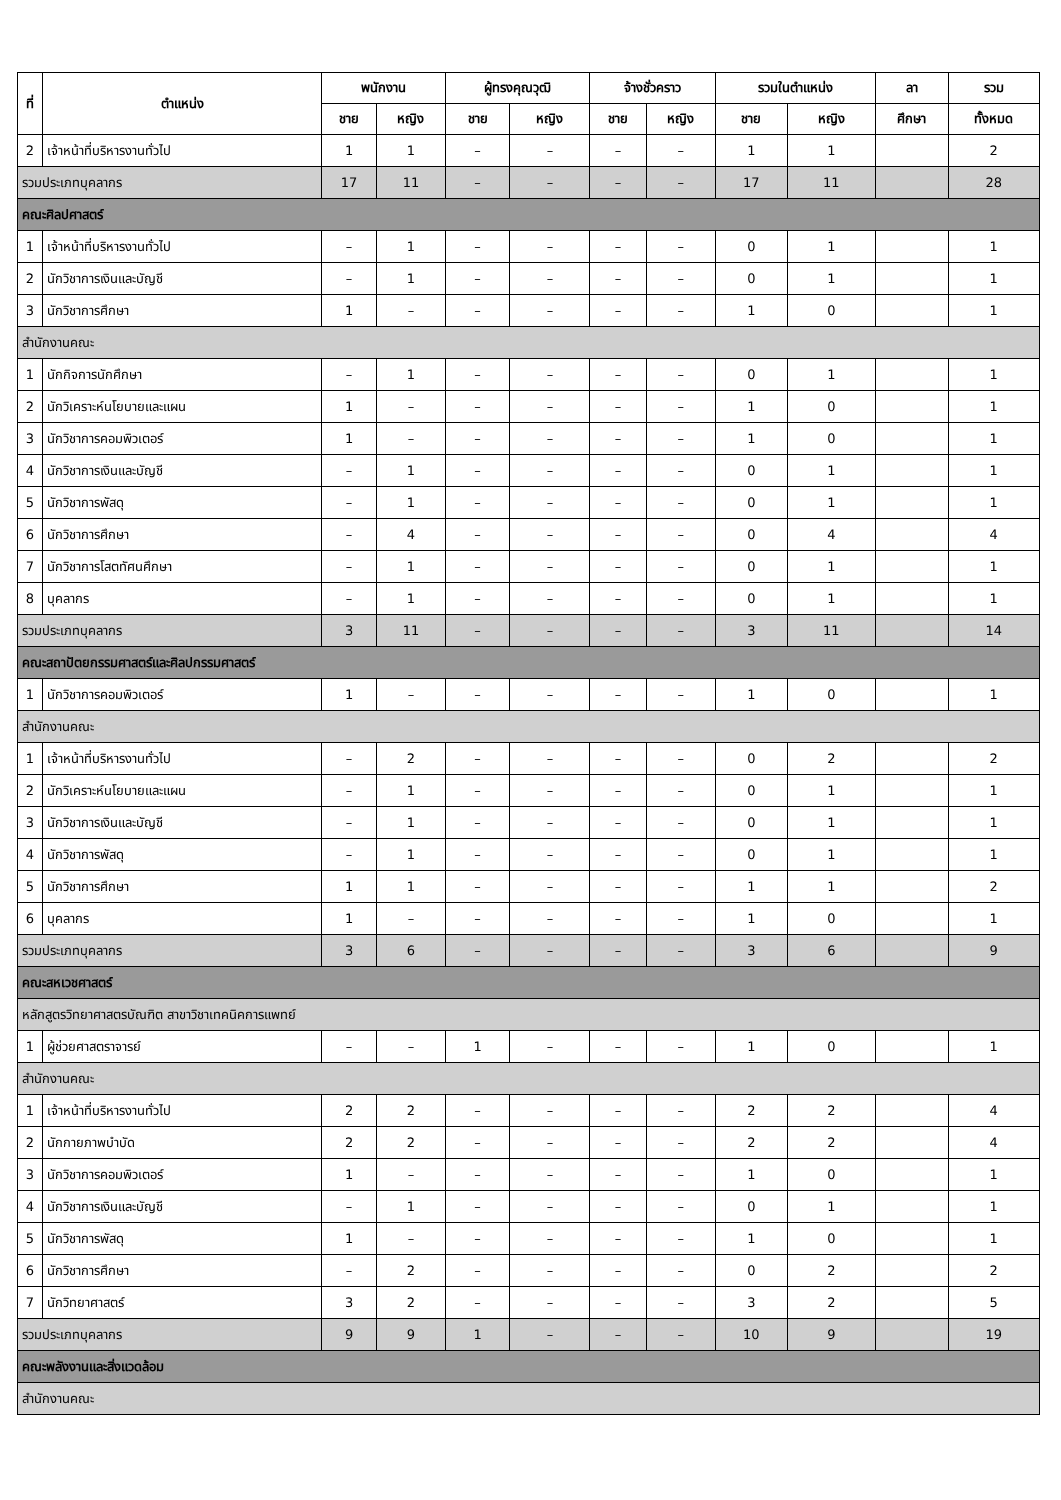| ที่ | ตำแหน่ง | พนักงาน | | ผู้ทรงคุณวุฒิ | | จ้างชั่วคราว | | รวมในตำแหน่ง | | ลา | รวม |
| --- | --- | --- | --- | --- | --- | --- | --- | --- | --- | --- | --- |
| | | ชาย | หญิง | ชาย | หญิง | ชาย | หญิง | ชาย | หญิง | ศึกษา | ทั้งหมด |
| 2 | เจ้าหน้าที่บริหารงานทั่วไป | 1 | 1 | – | – | – | – | 1 | 1 | | 2 |
| รวมประเภทบุคลากร | | 17 | 11 | – | – | – | – | 17 | 11 | | 28 |
| คณะศิลปศาสตร์ | | | | | | | | | | | |
| 1 | เจ้าหน้าที่บริหารงานทั่วไป | – | 1 | – | – | – | – | 0 | 1 | | 1 |
| 2 | นักวิชาการเงินและบัญชี | – | 1 | – | – | – | – | 0 | 1 | | 1 |
| 3 | นักวิชาการศึกษา | 1 | – | – | – | – | – | 1 | 0 | | 1 |
| สำนักงานคณะ | | | | | | | | | | | |
| 1 | นักกิจการนักศึกษา | – | 1 | – | – | – | – | 0 | 1 | | 1 |
| 2 | นักวิเคราะห์นโยบายและแผน | 1 | – | – | – | – | – | 1 | 0 | | 1 |
| 3 | นักวิชาการคอมพิวเตอร์ | 1 | – | – | – | – | – | 1 | 0 | | 1 |
| 4 | นักวิชาการเงินและบัญชี | – | 1 | – | – | – | – | 0 | 1 | | 1 |
| 5 | นักวิชาการพัสดุ | – | 1 | – | – | – | – | 0 | 1 | | 1 |
| 6 | นักวิชาการศึกษา | – | 4 | – | – | – | – | 0 | 4 | | 4 |
| 7 | นักวิชาการโสตทัศนศึกษา | – | 1 | – | – | – | – | 0 | 1 | | 1 |
| 8 | บุคลากร | – | 1 | – | – | – | – | 0 | 1 | | 1 |
| รวมประเภทบุคลากร | | 3 | 11 | – | – | – | – | 3 | 11 | | 14 |
| คณะสถาปัตยกรรมศาสตร์และศิลปกรรมศาสตร์ | | | | | | | | | | | |
| 1 | นักวิชาการคอมพิวเตอร์ | 1 | – | – | – | – | – | 1 | 0 | | 1 |
| สำนักงานคณะ | | | | | | | | | | | |
| 1 | เจ้าหน้าที่บริหารงานทั่วไป | – | 2 | – | – | – | – | 0 | 2 | | 2 |
| 2 | นักวิเคราะห์นโยบายและแผน | – | 1 | – | – | – | – | 0 | 1 | | 1 |
| 3 | นักวิชาการเงินและบัญชี | – | 1 | – | – | – | – | 0 | 1 | | 1 |
| 4 | นักวิชาการพัสดุ | – | 1 | – | – | – | – | 0 | 1 | | 1 |
| 5 | นักวิชาการศึกษา | 1 | 1 | – | – | – | – | 1 | 1 | | 2 |
| 6 | บุคลากร | 1 | – | – | – | – | – | 1 | 0 | | 1 |
| รวมประเภทบุคลากร | | 3 | 6 | – | – | – | – | 3 | 6 | | 9 |
| คณะสหเวชศาสตร์ | | | | | | | | | | | |
| หลักสูตรวิทยาศาสตรบัณฑิต สาขาวิชาเทคนิคการแพทย์ | | | | | | | | | | | |
| 1 | ผู้ช่วยศาสตราจารย์ | – | – | 1 | – | – | – | 1 | 0 | | 1 |
| สำนักงานคณะ | | | | | | | | | | | |
| 1 | เจ้าหน้าที่บริหารงานทั่วไป | 2 | 2 | – | – | – | – | 2 | 2 | | 4 |
| 2 | นักกายภาพบำบัด | 2 | 2 | – | – | – | – | 2 | 2 | | 4 |
| 3 | นักวิชาการคอมพิวเตอร์ | 1 | – | – | – | – | – | 1 | 0 | | 1 |
| 4 | นักวิชาการเงินและบัญชี | – | 1 | – | – | – | – | 0 | 1 | | 1 |
| 5 | นักวิชาการพัสดุ | 1 | – | – | – | – | – | 1 | 0 | | 1 |
| 6 | นักวิชาการศึกษา | – | 2 | – | – | – | – | 0 | 2 | | 2 |
| 7 | นักวิทยาศาสตร์ | 3 | 2 | – | – | – | – | 3 | 2 | | 5 |
| รวมประเภทบุคลากร | | 9 | 9 | 1 | – | – | – | 10 | 9 | | 19 |
| คณะพลังงานและสิ่งแวดล้อม | | | | | | | | | | | |
| สำนักงานคณะ | | | | | | | | | | | |